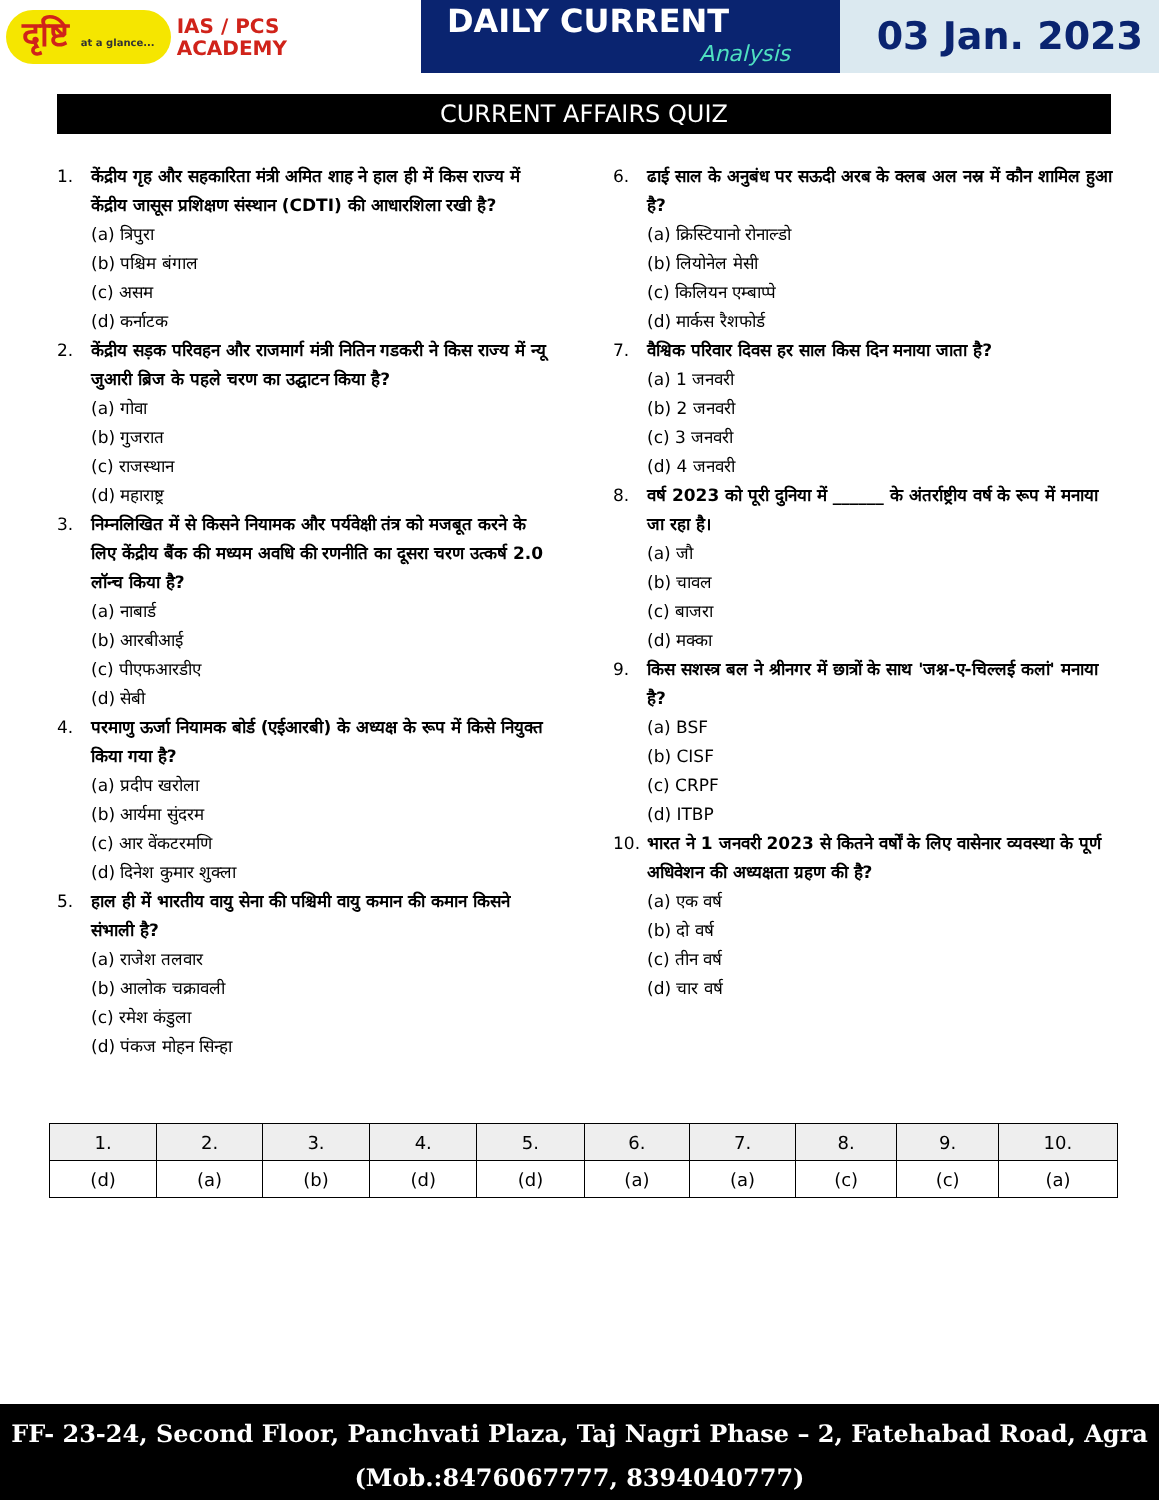दृष्टि at a glance...
IAS / PCS
ACADEMY
DAILY CURRENT
Analysis
03 Jan. 2023
CURRENT AFFAIRS QUIZ
1. केंद्रीय गृह और सहकारिता मंत्री अमित शाह ने हाल ही में किस राज्य में केंद्रीय जासूस प्रशिक्षण संस्थान (CDTI) की आधारशिला रखी है?
(a) त्रिपुरा
(b) पश्चिम बंगाल
(c) असम
(d) कर्नाटक
2. केंद्रीय सड़क परिवहन और राजमार्ग मंत्री नितिन गडकरी ने किस राज्य में न्यू जुआरी ब्रिज के पहले चरण का उद्घाटन किया है?
(a) गोवा
(b) गुजरात
(c) राजस्थान
(d) महाराष्ट्र
3. निम्नलिखित में से किसने नियामक और पर्यवेक्षी तंत्र को मजबूत करने के लिए केंद्रीय बैंक की मध्यम अवधि की रणनीति का दूसरा चरण उत्कर्ष 2.0 लॉन्च किया है?
(a) नाबार्ड
(b) आरबीआई
(c) पीएफआरडीए
(d) सेबी
4. परमाणु ऊर्जा नियामक बोर्ड (एईआरबी) के अध्यक्ष के रूप में किसे नियुक्त किया गया है?
(a) प्रदीप खरोला
(b) आर्यमा सुंदरम
(c) आर वेंकटरमणि
(d) दिनेश कुमार शुक्ला
5. हाल ही में भारतीय वायु सेना की पश्चिमी वायु कमान की कमान किसने संभाली है?
(a) राजेश तलवार
(b) आलोक चक्रावली
(c) रमेश कंडुला
(d) पंकज मोहन सिन्हा
6. ढाई साल के अनुबंध पर सऊदी अरब के क्लब अल नस्र में कौन शामिल हुआ है?
(a) क्रिस्टियानो रोनाल्डो
(b) लियोनेल मेसी
(c) किलियन एम्बाप्पे
(d) मार्कस रैशफोर्ड
7. वैश्विक परिवार दिवस हर साल किस दिन मनाया जाता है?
(a) 1 जनवरी
(b) 2 जनवरी
(c) 3 जनवरी
(d) 4 जनवरी
8. वर्ष 2023 को पूरी दुनिया में ______ के अंतर्राष्ट्रीय वर्ष के रूप में मनाया जा रहा है।
(a) जौ
(b) चावल
(c) बाजरा
(d) मक्का
9. किस सशस्त्र बल ने श्रीनगर में छात्रों के साथ 'जश्न-ए-चिल्लई कलां' मनाया है?
(a) BSF
(b) CISF
(c) CRPF
(d) ITBP
10. भारत ने 1 जनवरी 2023 से कितने वर्षों के लिए वासेनार व्यवस्था के पूर्ण अधिवेशन की अध्यक्षता ग्रहण की है?
(a) एक वर्ष
(b) दो वर्ष
(c) तीन वर्ष
(d) चार वर्ष
| 1. | 2. | 3. | 4. | 5. | 6. | 7. | 8. | 9. | 10. |
| --- | --- | --- | --- | --- | --- | --- | --- | --- | --- |
| (d) | (a) | (b) | (d) | (d) | (a) | (a) | (c) | (c) | (a) |
FF- 23-24, Second Floor, Panchvati Plaza, Taj Nagri Phase – 2, Fatehabad Road, Agra
(Mob.:8476067777, 8394040777)